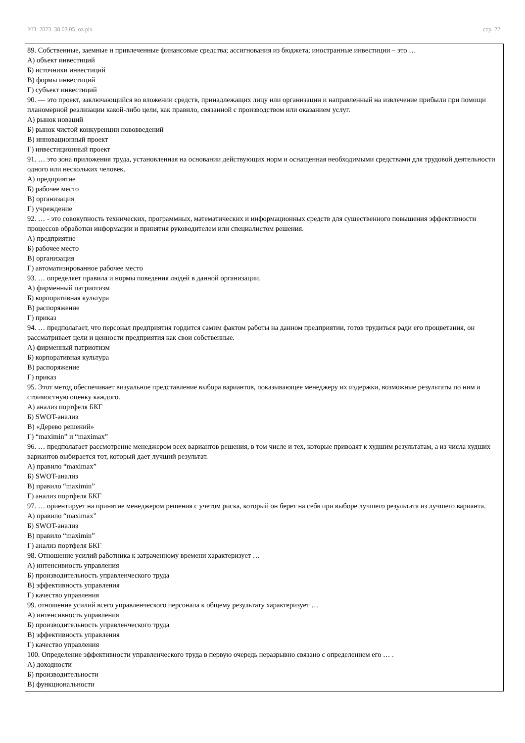УП: 2023_38.03.05_oz.plx стр. 22
89. Собственные, заемные и привлеченные финансовые средства; ассигнования из бюджета; иностранные инвестиции – это …
А) объект инвестиций
Б) источники инвестиций
В) формы инвестиций
Г) субъект инвестиций
90. — это проект, заключающийся во вложении средств, принадлежащих лицу или организации и направленный на извлечение прибыли при помощи планомерной реализации какой-либо цели, как правило, связанной с производством или оказанием услуг.
А) рынок новаций
Б) рынок чистой конкуренции нововведений
В) инновационный проект
Г) инвестиционный проект
91. … это зона приложения труда, установленная на основании действующих норм и оснащенная необходимыми средствами для трудовой деятельности одного или нескольких человек.
А) предприятие
Б) рабочее место
В) организация
Г) учреждение
92. … - это совокупность технических, программных, математических и информационных средств для существенного повышения эффективности процессов обработки информации и принятия руководителем или специалистом решения.
А) предприятие
Б) рабочее место
В) организация
Г) автоматизированное рабочее место
93. … определяет правила и нормы поведения людей в данной организации.
А) фирменный патриотизм
Б) корпоративная культура
В) распоряжение
Г) приказ
94. … предполагает, что персонал предприятия гордится самим фактом работы на данном предприятии, готов трудиться ради его процветания, он рассматривает цели и ценности предприятия как свои собственные.
А) фирменный патриотизм
Б) корпоративная культура
В) распоряжение
Г) приказ
95. Этот метод обеспечивает визуальное представление выбора вариантов, показывающее менеджеру их издержки, возможные результаты по ним и стоимостную оценку каждого.
А) анализ портфеля БКГ
Б) SWOT-анализ
В) «Дерево решений»
Г) “maximin” и “maximax”
96. … предполагает рассмотрение менеджером всех вариантов решения, в том числе и тех, которые приводят к худшим результатам, а из числа худших вариантов выбирается тот, который дает лучший результат.
А) правило “maximax”
Б) SWOT-анализ
В) правило “maximin”
Г) анализ портфеля БКГ
97. … ориентирует на принятие менеджером решения с учетом риска, который он берет на себя при выборе лучшего результата из лучшего варианта.
А) правило “maximax”
Б) SWOT-анализ
В) правило “maximin”
Г) анализ портфеля БКГ
98. Отношение усилий работника к затраченному времени характеризует …
А) интенсивность управления
Б) производительность управленческого труда
В) эффективность управления
Г) качество управления
99. отношение усилий всего управленческого персонала к общему результату характеризует …
А) интенсивность управления
Б) производительность управленческого труда
В) эффективность управления
Г) качество управления
100. Определение эффективности управленческого труда в первую очередь неразрывно связано с определением его … .
А) доходности
Б) производительности
В) функциональности